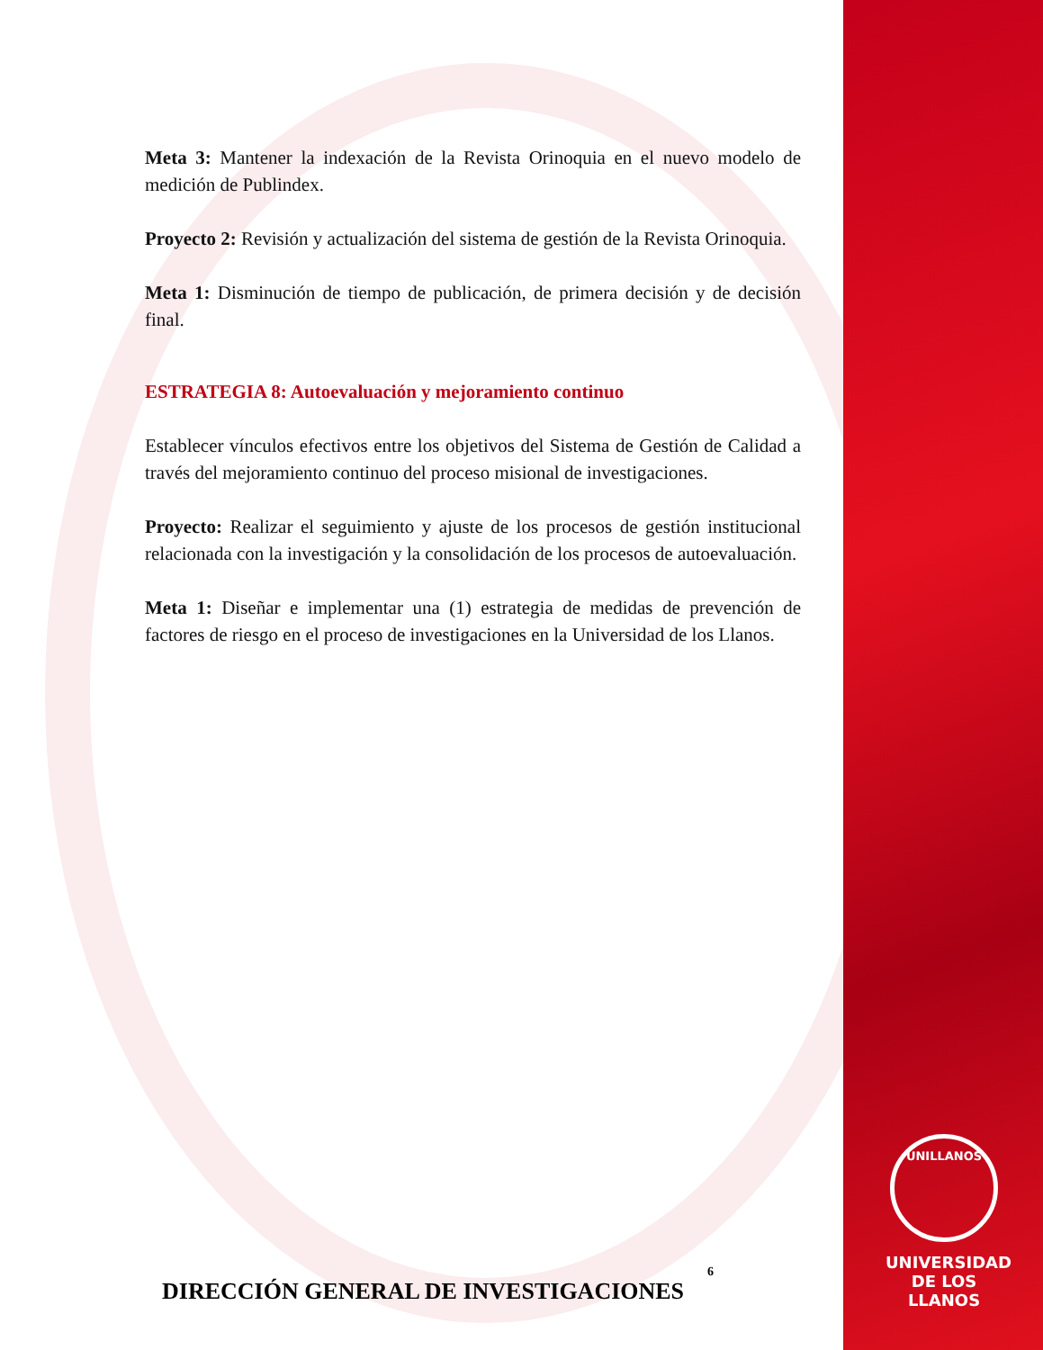Meta 3: Mantener la indexación de la Revista Orinoquia en el nuevo modelo de medición de Publindex.
Proyecto 2: Revisión y actualización del sistema de gestión de la Revista Orinoquia.
Meta 1: Disminución de tiempo de publicación, de primera decisión y de decisión final.
ESTRATEGIA 8: Autoevaluación y mejoramiento continuo
Establecer vínculos efectivos entre los objetivos del Sistema de Gestión de Calidad a través del mejoramiento continuo del proceso misional de investigaciones.
Proyecto: Realizar el seguimiento y ajuste de los procesos de gestión institucional relacionada con la investigación y la consolidación de los procesos de autoevaluación.
Meta 1: Diseñar e implementar una (1) estrategia de medidas de prevención de factores de riesgo en el proceso de investigaciones en la Universidad de los Llanos.
6
DIRECCIÓN GENERAL DE INVESTIGACIONES
UNILLANOS
UNIVERSIDAD
DE LOS LLANOS